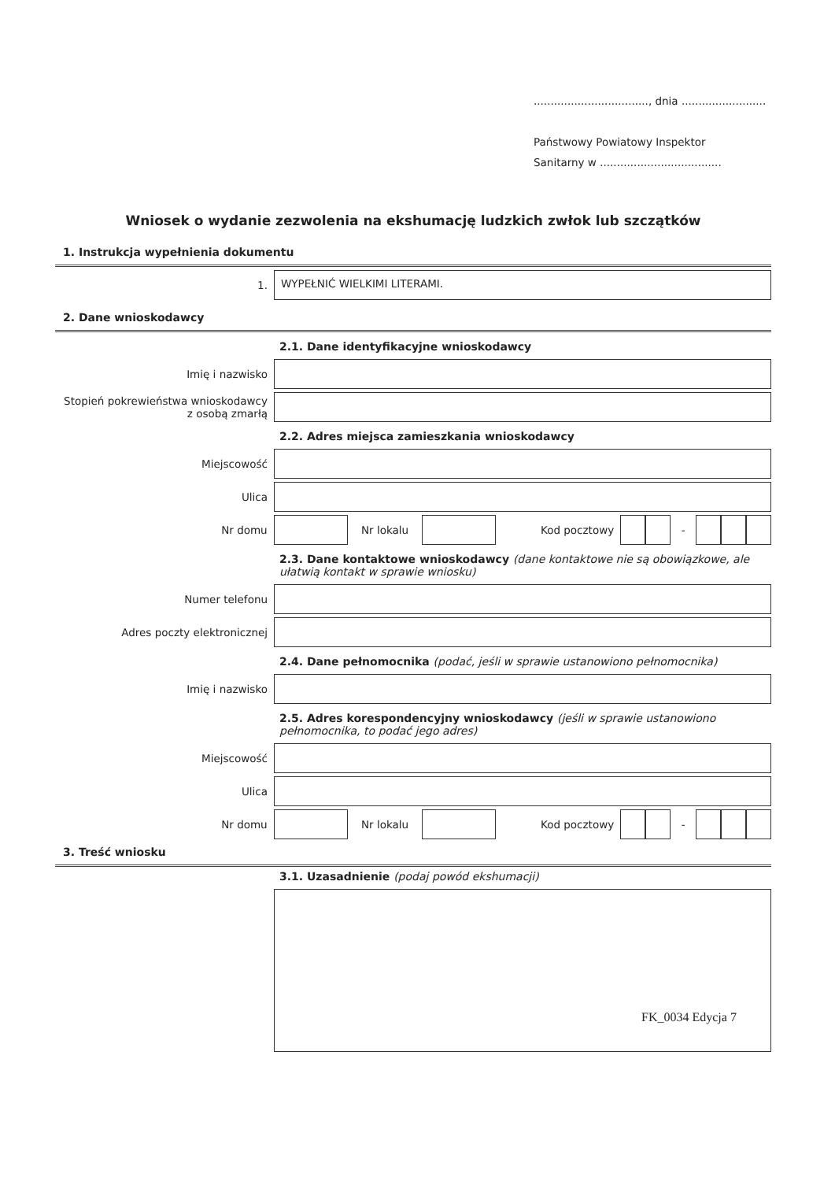.................................., dnia .........................
Państwowy Powiatowy Inspektor
Sanitarny w ....................................
Wniosek o wydanie zezwolenia na ekshumację ludzkich zwłok lub szczątków
1. Instrukcja wypełnienia dokumentu
1.
WYPEŁNIĆ WIELKIMI LITERAMI.
2. Dane wnioskodawcy
2.1. Dane identyfikacyjne wnioskodawcy
Imię i nazwisko
Stopień pokrewieństwa wnioskodawcy z osobą zmarłą
2.2. Adres miejsca zamieszkania wnioskodawcy
Miejscowość
Ulica
Nr domu Nr lokalu Kod pocztowy -
2.3. Dane kontaktowe wnioskodawcy (dane kontaktowe nie są obowiązkowe, ale ułatwią kontakt w sprawie wniosku)
Numer telefonu
Adres poczty elektronicznej
2.4. Dane pełnomocnika (podać, jeśli w sprawie ustanowiono pełnomocnika)
Imię i nazwisko
2.5. Adres korespondencyjny wnioskodawcy (jeśli w sprawie ustanowiono pełnomocnika, to podać jego adres)
Miejscowość
Ulica
Nr domu Nr lokalu Kod pocztowy -
3. Treść wniosku
3.1. Uzasadnienie (podaj powód ekshumacji)
FK_0034 Edycja 7